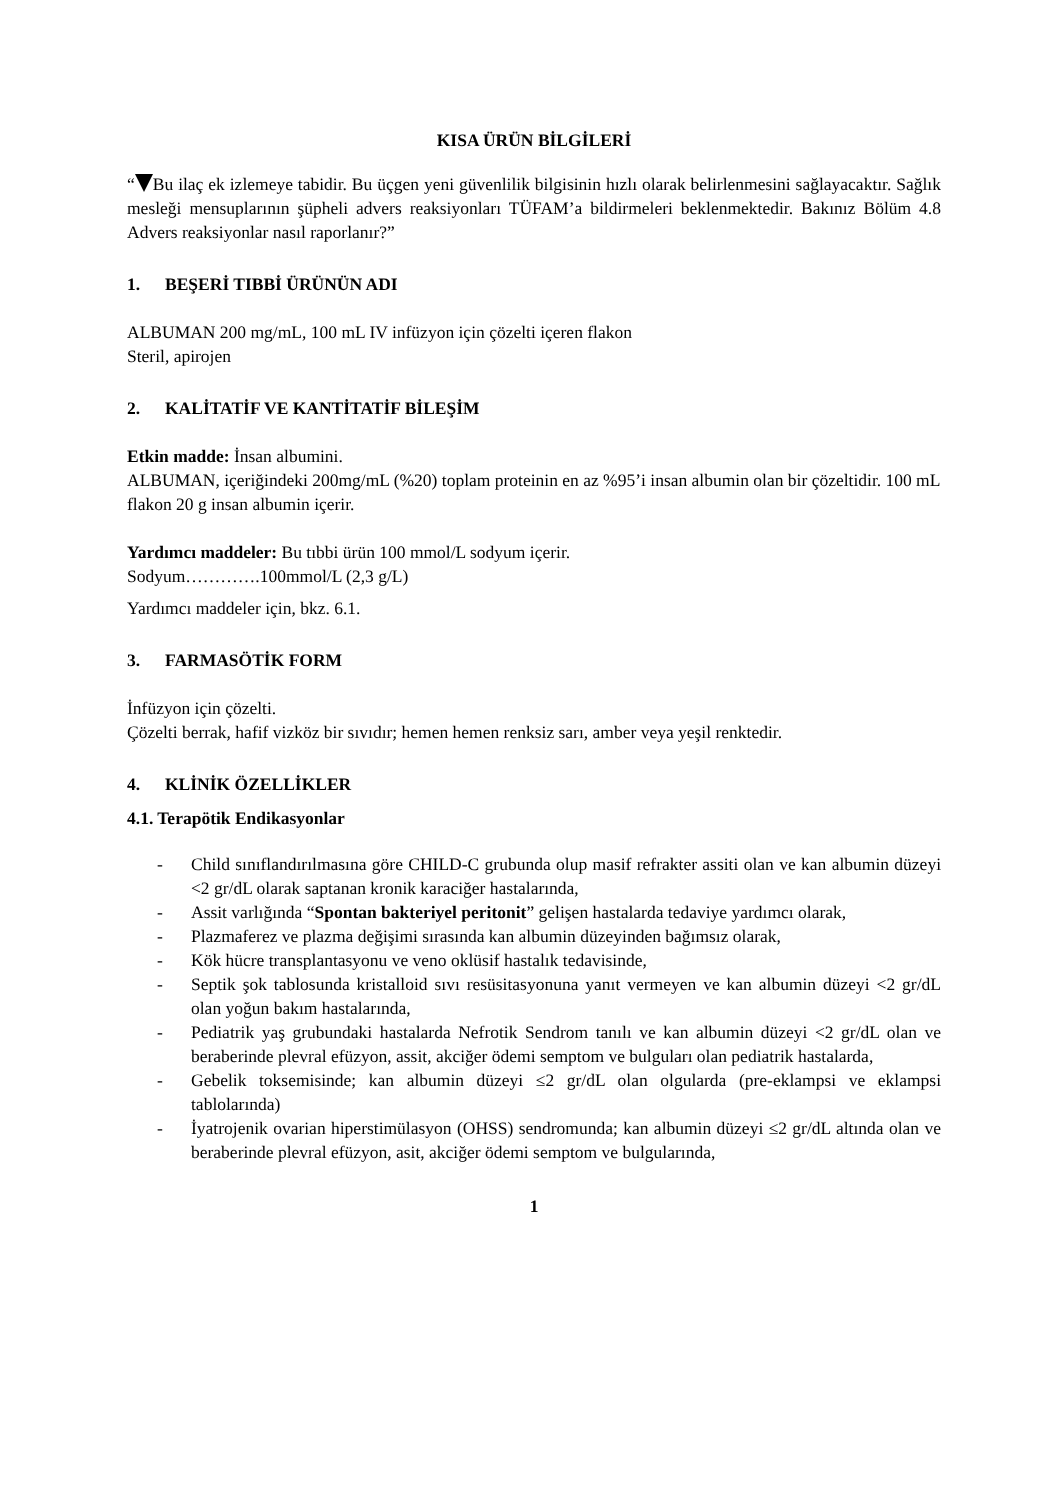KISA ÜRÜN BİLGİLERİ
“ Bu ilaç ek izlemeye tabidir. Bu üçgen yeni güvenlilik bilgisinin hızlı olarak belirlenmesini sağlayacaktır. Sağlık mesleği mensuplarının şüpheli advers reaksiyonları TÜFAM’a bildirmeleri beklenmektedir. Bakınız Bölüm 4.8 Advers reaksiyonlar nasıl raporlanır?”
1. BEŞERİ TIBBİ ÜRÜNÜN ADI
ALBUMAN 200 mg/mL, 100 mL IV infüzyon için çözelti içeren flakon
Steril, apirojen
2. KALİTATİF VE KANTİTATİF BİLEŞİM
Etkin madde: İnsan albumini.
ALBUMAN, içeriğindeki 200mg/mL (%20) toplam proteinin en az %95’i insan albumin olan bir çözeltidir. 100 mL flakon 20 g insan albumin içerir.
Yardımcı maddeler: Bu tıbbi ürün 100 mmol/L sodyum içerir.
Sodyum………….100mmol/L (2,3 g/L)
Yardımcı maddeler için, bkz. 6.1.
3. FARMASÖTİK FORM
İnfüzyon için çözelti.
Çözelti berrak, hafif vizköz bir sıvıdır; hemen hemen renksiz sarı, amber veya yeşil renktedir.
4. KLİNİK ÖZELLİKLER
4.1. Terapötik Endikasyonlar
- Child sınıflandırılmasına göre CHILD-C grubunda olup masif refrakter assiti olan ve kan albumin düzeyi <2 gr/dL olarak saptanan kronik karaciğer hastalarında,
- Assit varlığında “Spontan bakteriyel peritonit” gelişen hastalarda tedaviye yardımcı olarak,
- Plazmaferez ve plazma değişimi sırasında kan albumin düzeyinden bağımsız olarak,
- Kök hücre transplantasyonu ve veno oklüsif hastalık tedavisinde,
- Septik şok tablosunda kristalloid sıvı resüsitasyonuna yanıt vermeyen ve kan albumin düzeyi <2 gr/dL olan yoğun bakım hastalarında,
- Pediatrik yaş grubundaki hastalarda Nefrotik Sendrom tanılı ve kan albumin düzeyi <2 gr/dL olan ve beraberinde plevral efüzyon, assit, akciğer ödemi semptom ve bulguları olan pediatrik hastalarda,
- Gebelik toksemisinde; kan albumin düzeyi ≤2 gr/dL olan olgularda (pre-eklampsi ve eklampsi tablolarında)
- İyatrojenik ovarian hiperstimülasyon (OHSS) sendromunda; kan albumin düzeyi ≤2 gr/dL altında olan ve beraberinde plevral efüzyon, asit, akciğer ödemi semptom ve bulgularında,
1